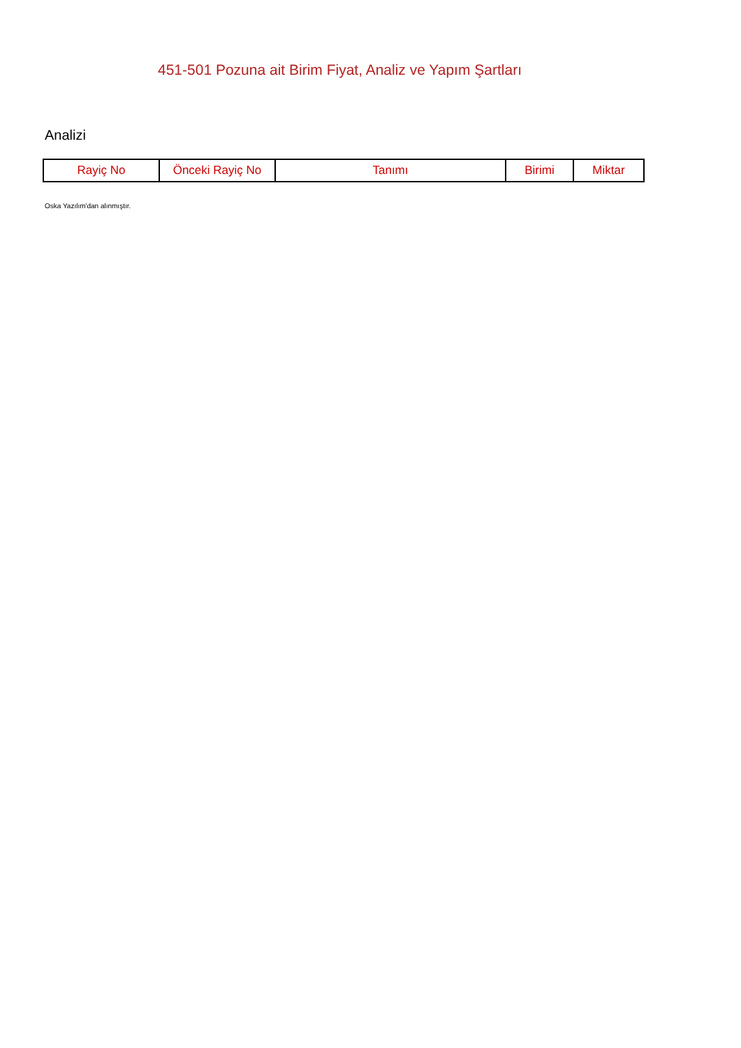451-501 Pozuna ait Birim Fiyat, Analiz ve Yapım Şartları
Analizi
| Rayiç No | Önceki Rayiç No | Tanımı | Birimi | Miktar |
| --- | --- | --- | --- | --- |
Oska Yazılım'dan alınmıştır.